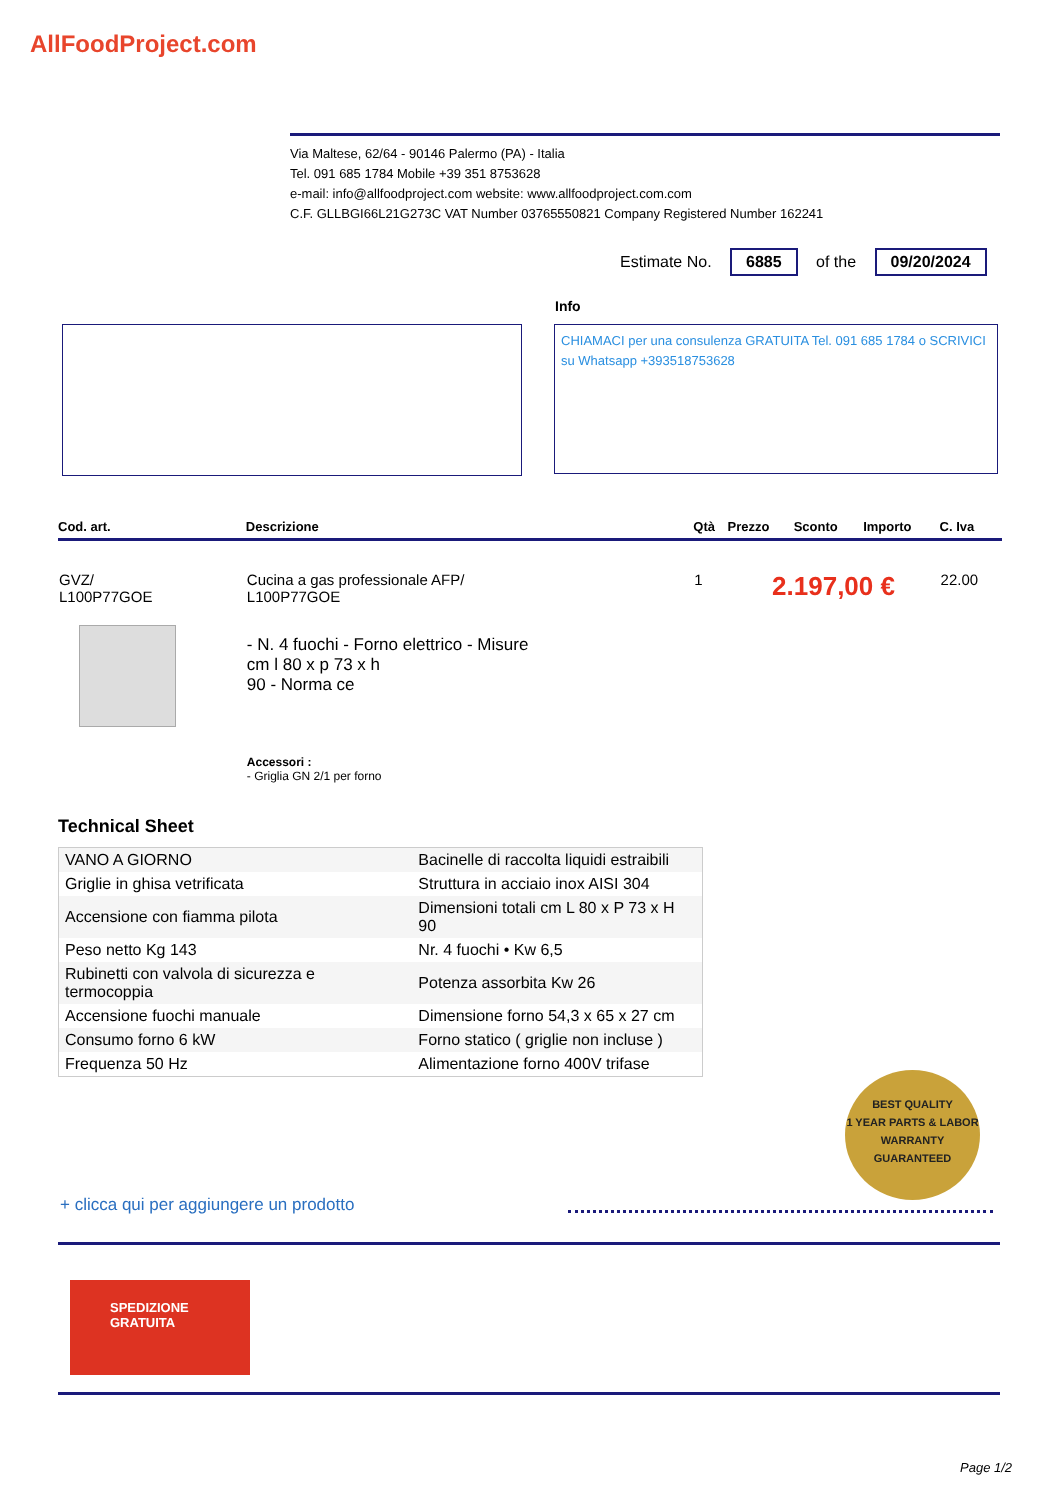AllFoodProject.com
Via Maltese, 62/64 - 90146 Palermo (PA) - Italia
Tel. 091 685 1784 Mobile +39 351 8753628
e-mail: info@allfoodproject.com website: www.allfoodproject.com.com
C.F. GLLBGI66L21G273C VAT Number 03765550821 Company Registered Number 162241
Estimate No. 6885 of the 09/20/2024
Info
CHIAMACI per una consulenza GRATUITA Tel. 091 685 1784 o SCRIVICI su Whatsapp +393518753628
| Cod. art. | Descrizione | Qtà | Prezzo | Sconto | Importo | C. Iva |
| --- | --- | --- | --- | --- | --- | --- |
| GVZ/ L100P77GOE | Cucina a gas professionale AFP/ L100P77GOE - N. 4 fuochi - Forno elettrico - Misure cm l 80 x p 73 x h 90 - Norma ce Accessori : - Griglia GN 2/1 per forno | 1 | 2.197,00 € | | | 22.00 |
Technical Sheet
| VANO A GIORNO | Bacinelle di raccolta liquidi estraibili |
| Griglie in ghisa vetrificata | Struttura in acciaio inox AISI 304 |
| Accensione con fiamma pilota | Dimensioni totali cm L 80 x P 73 x H 90 |
| Peso netto Kg 143 | Nr. 4 fuochi • Kw 6,5 |
| Rubinetti con valvola di sicurezza e termocoppia | Potenza assorbita Kw 26 |
| Accensione fuochi manuale | Dimensione forno 54,3 x 65 x 27 cm |
| Consumo forno 6 kW | Forno statico ( griglie non incluse ) |
| Frequenza 50 Hz | Alimentazione forno 400V trifase |
BEST QUALITY
1 YEAR PARTS & LABOR
WARRANTY
GUARANTEED
+ clicca qui per aggiungere un prodotto
SPEDIZIONE
GRATUITA
Page 1/2